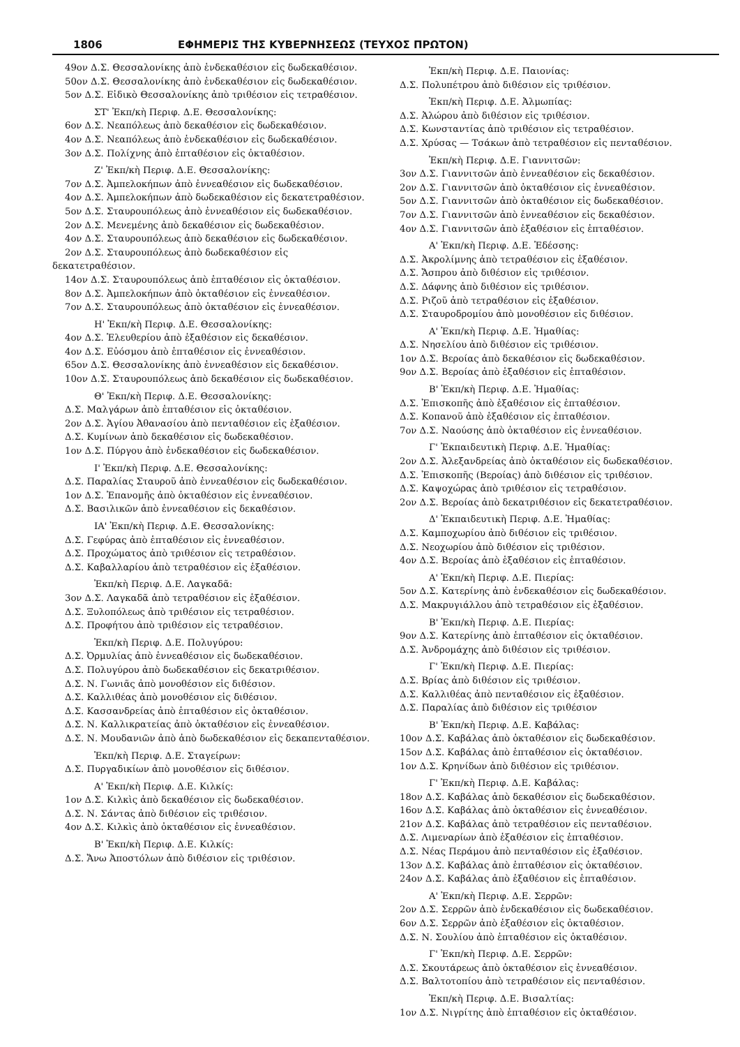1806 ΕΦΗΜΕΡΙΣ ΤΗΣ ΚΥΒΕΡΝΗΣΕΩΣ (ΤΕΥΧΟΣ ΠΡΩΤΟΝ)
49ον Δ.Σ. Θεσσαλονίκης ἀπὸ ἑνδεκαθέσιον εἰς δωδεκαθέσιον.
50ον Δ.Σ. Θεσσαλονίκης ἀπὸ ἑνδεκαθέσιον εἰς δωδεκαθέσιον.
5ον Δ.Σ. Εἰδικὸ Θεσσαλονίκης ἀπὸ τριθέσιον εἰς τετραθέσιον.
ΣΤ' Ἐκπ/κὴ Περιφ. Δ.Ε. Θεσσαλονίκης:
6ον Δ.Σ. Νεαπόλεως ἀπὸ δεκαθέσιον εἰς δωδεκαθέσιον.
4ον Δ.Σ. Νεαπόλεως ἀπὸ ἑνδεκαθέσιον εἰς δωδεκαθέσιον.
3ον Δ.Σ. Πολίχνης ἀπὸ ἑπταθέσιον εἰς ὀκταθέσιον.
Ζ' Ἐκπ/κὴ Περιφ. Δ.Ε. Θεσσαλονίκης:
7ον Δ.Σ. Ἀμπελοκήπων ἀπὸ ἐννεαθέσιον εἰς δωδεκαθέσιον.
4ον Δ.Σ. Ἀμπελοκήπων ἀπὸ δωδεκαθέσιον εἰς δεκατετραθέσιον.
5ον Δ.Σ. Σταυρουπόλεως ἀπὸ ἐννεαθέσιον εἰς δωδεκαθέσιον.
2ον Δ.Σ. Μενεμένης ἀπὸ δεκαθέσιον εἰς δωδεκαθέσιον.
4ον Δ.Σ. Σταυρουπόλεως ἀπὸ δεκαθέσιον εἰς δωδεκαθέσιον.
2ον Δ.Σ. Σταυρουπόλεως ἀπὸ δωδεκαθέσιον εἰς δεκατετραθέσιον.
14ον Δ.Σ. Σταυρουπόλεως ἀπὸ ἑπταθέσιον εἰς ὀκταθέσιον.
8ον Δ.Σ. Ἀμπελοκήπων ἀπὸ ὀκταθέσιον εἰς ἐννεαθέσιον.
7ον Δ.Σ. Σταυρουπόλεως ἀπὸ ὀκταθέσιον εἰς ἐννεαθέσιον.
Η' Ἐκπ/κὴ Περιφ. Δ.Ε. Θεσσαλονίκης:
4ον Δ.Σ. Ἐλευθερίου ἀπὸ ἑξαθέσιον εἰς δεκαθέσιον.
4ον Δ.Σ. Εὐόσμου ἀπὸ ἑπταθέσιον εἰς ἐννεαθέσιον.
65ον Δ.Σ. Θεσσαλονίκης ἀπὸ ἐννεαθέσιον εἰς δεκαθέσιον.
10ον Δ.Σ. Σταυρουπόλεως ἀπὸ δεκαθέσιον εἰς δωδεκαθέσιον.
Θ' Ἐκπ/κὴ Περιφ. Δ.Ε. Θεσσαλονίκης:
Δ.Σ. Μαλγάρων ἀπὸ ἑπταθέσιον εἰς ὀκταθέσιον.
2ον Δ.Σ. Ἁγίου Ἀθανασίου ἀπὸ πενταθέσιον εἰς ἑξαθέσιον.
Δ.Σ. Κυμίνων ἀπὸ δεκαθέσιον εἰς δωδεκαθέσιον.
1ον Δ.Σ. Πύργου ἀπὸ ἑνδεκαθέσιον εἰς δωδεκαθέσιον.
Ι' Ἐκπ/κὴ Περιφ. Δ.Ε. Θεσσαλονίκης:
Δ.Σ. Παραλίας Σταυροῦ ἀπὸ ἐννεαθέσιον εἰς δωδεκαθέσιον.
1ον Δ.Σ. Ἐπανομῆς ἀπὸ ὀκταθέσιον εἰς ἐννεαθέσιον.
Δ.Σ. Βασιλικῶν ἀπὸ ἐννεαθέσιον εἰς δεκαθέσιον.
ΙΑ' Ἐκπ/κὴ Περιφ. Δ.Ε. Θεσσαλονίκης:
Δ.Σ. Γεφύρας ἀπὸ ἑπταθέσιον εἰς ἐννεαθέσιον.
Δ.Σ. Προχώματος ἀπὸ τριθέσιον εἰς τετραθέσιον.
Δ.Σ. Καβαλλαρίου ἀπὸ τετραθέσιον εἰς ἑξαθέσιον.
Ἐκπ/κὴ Περιφ. Δ.Ε. Λαγκαδᾶ:
3ον Δ.Σ. Λαγκαδᾶ ἀπὸ τετραθέσιον εἰς ἑξαθέσιον.
Δ.Σ. Ξυλοπόλεως ἀπὸ τριθέσιον εἰς τετραθέσιον.
Δ.Σ. Προφήτου ἀπὸ τριθέσιον εἰς τετραθέσιον.
Ἐκπ/κὴ Περιφ. Δ.Ε. Πολυγύρου:
Δ.Σ. Ὀρμυλίας ἀπὸ ἐννεαθέσιον εἰς δωδεκαθέσιον.
Δ.Σ. Πολυγύρου ἀπὸ δωδεκαθέσιον εἰς δεκατριθέσιον.
Δ.Σ. Ν. Γωνιᾶς ἀπὸ μονοθέσιον εἰς διθέσιον.
Δ.Σ. Καλλιθέας ἀπὸ μονοθέσιον εἰς διθέσιον.
Δ.Σ. Κασσανδρείας ἀπὸ ἑπταθέσιον εἰς ὀκταθέσιον.
Δ.Σ. Ν. Καλλικρατείας ἀπὸ ὀκταθέσιον εἰς ἐννεαθέσιον.
Δ.Σ. Ν. Μουδανιῶν ἀπὸ ἀπὸ δωδεκαθέσιον εἰς δεκαπενταθέσιον.
Ἐκπ/κὴ Περιφ. Δ.Ε. Σταγείρων:
Δ.Σ. Πυργαδικίων ἀπὸ μονοθέσιον εἰς διθέσιον.
Α' Ἐκπ/κὴ Περιφ. Δ.Ε. Κιλκίς:
1ον Δ.Σ. Κιλκὶς ἀπὸ δεκαθέσιον εἰς δωδεκαθέσιον.
Δ.Σ. Ν. Σάντας ἀπὸ διθέσιον εἰς τριθέσιον.
4ον Δ.Σ. Κιλκὶς ἀπὸ ὀκταθέσιον εἰς ἐννεαθέσιον.
Β' Ἐκπ/κὴ Περιφ. Δ.Ε. Κιλκίς:
Δ.Σ. Ἄνω Ἀποστόλων ἀπὸ διθέσιον εἰς τριθέσιον.
Ἐκπ/κὴ Περιφ. Δ.Ε. Παιονίας:
Δ.Σ. Πολυπέτρου ἀπὸ διθέσιον εἰς τριθέσιον.
Ἐκπ/κὴ Περιφ. Δ.Ε. Ἀλμωπίας:
Δ.Σ. Ἀλώρου ἀπὸ διθέσιον εἰς τριθέσιον.
Δ.Σ. Κωνσταντίας ἀπὸ τριθέσιον εἰς τετραθέσιον.
Δ.Σ. Χρύσας — Τσάκων ἀπὸ τετραθέσιον εἰς πενταθέσιον.
Ἐκπ/κὴ Περιφ. Δ.Ε. Γιαννιτσῶν:
3ον Δ.Σ. Γιαννιτσῶν ἀπὸ ἐννεαθέσιον εἰς δεκαθέσιον.
2ον Δ.Σ. Γιαννιτσῶν ἀπὸ ὀκταθέσιον εἰς ἐννεαθέσιον.
5ον Δ.Σ. Γιαννιτσῶν ἀπὸ ὀκταθέσιον εἰς δωδεκαθέσιον.
7ον Δ.Σ. Γιαννιτσῶν ἀπὸ ἐννεαθέσιον εἰς δεκαθέσιον.
4ον Δ.Σ. Γιαννιτσῶν ἀπὸ ἑξαθέσιον εἰς ἑπταθέσιον.
Α' Ἐκπ/κὴ Περιφ. Δ.Ε. Ἐδέσσης:
Δ.Σ. Ἀκρολίμνης ἀπὸ τετραθέσιον εἰς ἑξαθέσιον.
Δ.Σ. Ἄσπρου ἀπὸ διθέσιον εἰς τριθέσιον.
Δ.Σ. Δάφνης ἀπὸ διθέσιον εἰς τριθέσιον.
Δ.Σ. Ριζοῦ ἀπὸ τετραθέσιον εἰς ἑξαθέσιον.
Δ.Σ. Σταυροδρομίου ἀπὸ μονοθέσιον εἰς διθέσιον.
Α' Ἐκπ/κὴ Περιφ. Δ.Ε. Ἠμαθίας:
Δ.Σ. Νησελίου ἀπὸ διθέσιον εἰς τριθέσιον.
1ον Δ.Σ. Βεροίας ἀπὸ δεκαθέσιον εἰς δωδεκαθέσιον.
9ον Δ.Σ. Βεροίας ἀπὸ ἑξαθέσιον εἰς ἑπταθέσιον.
Β' Ἐκπ/κὴ Περιφ. Δ.Ε. Ἠμαθίας:
Δ.Σ. Ἐπισκοπῆς ἀπὸ ἑξαθέσιον εἰς ἑπταθέσιον.
Δ.Σ. Κοπανοῦ ἀπὸ ἑξαθέσιον εἰς ἑπταθέσιον.
7ον Δ.Σ. Ναούσης ἀπὸ ὀκταθέσιον εἰς ἐννεαθέσιον.
Γ' Ἐκπαιδευτικὴ Περιφ. Δ.Ε. Ἠμαθίας:
2ον Δ.Σ. Ἀλεξανδρείας ἀπὸ ὀκταθέσιον εἰς δωδεκαθέσιον.
Δ.Σ. Ἐπισκοπῆς (Βεροίας) ἀπὸ διθέσιον εἰς τριθέσιον.
Δ.Σ. Καψοχώρας ἀπὸ τριθέσιον εἰς τετραθέσιον.
2ον Δ.Σ. Βεροίας ἀπὸ δεκατριθέσιον εἰς δεκατετραθέσιον.
Δ' Ἐκπαιδευτικὴ Περιφ. Δ.Ε. Ἠμαθίας:
Δ.Σ. Καμποχωρίου ἀπὸ διθέσιον εἰς τριθέσιον.
Δ.Σ. Νεοχωρίου ἀπὸ διθέσιον εἰς τριθέσιον.
4ον Δ.Σ. Βεροίας ἀπὸ ἑξαθέσιον εἰς ἑπταθέσιον.
Α' Ἐκπ/κὴ Περιφ. Δ.Ε. Πιερίας:
5ον Δ.Σ. Κατερίνης ἀπὸ ἑνδεκαθέσιον εἰς δωδεκαθέσιον.
Δ.Σ. Μακρυγιάλλου ἀπὸ τετραθέσιον εἰς ἑξαθέσιον.
Β' Ἐκπ/κὴ Περιφ. Δ.Ε. Πιερίας:
9ον Δ.Σ. Κατερίνης ἀπὸ ἑπταθέσιον εἰς ὀκταθέσιον.
Δ.Σ. Ἀνδρομάχης ἀπὸ διθέσιον εἰς τριθέσιον.
Γ' Ἐκπ/κὴ Περιφ. Δ.Ε. Πιερίας:
Δ.Σ. Βρίας ἀπὸ διθέσιον εἰς τριθέσιον.
Δ.Σ. Καλλιθέας ἀπὸ πενταθέσιον εἰς ἑξαθέσιον.
Δ.Σ. Παραλίας ἀπὸ διθέσιον εἰς τριθέσιον
Β' Ἐκπ/κὴ Περιφ. Δ.Ε. Καβάλας:
10ον Δ.Σ. Καβάλας ἀπὸ ὀκταθέσιον εἰς δωδεκαθέσιον.
15ον Δ.Σ. Καβάλας ἀπὸ ἑπταθέσιον εἰς ὀκταθέσιον.
1ον Δ.Σ. Κρηνίδων ἀπὸ διθέσιον εἰς τριθέσιον.
Γ' Ἐκπ/κὴ Περιφ. Δ.Ε. Καβάλας:
18ον Δ.Σ. Καβάλας ἀπὸ δεκαθέσιον εἰς δωδεκαθέσιον.
16ον Δ.Σ. Καβάλας ἀπὸ ὀκταθέσιον εἰς ἐννεαθέσιον.
21ον Δ.Σ. Καβάλας ἀπὸ τετραθέσιον εἰς πενταθέσιον.
Δ.Σ. Λιμεναρίων ἀπὸ ἑξαθέσιον εἰς ἑπταθέσιον.
Δ.Σ. Νέας Περάμου ἀπὸ πενταθέσιον εἰς ἑξαθέσιον.
13ον Δ.Σ. Καβάλας ἀπὸ ἑπταθέσιον εἰς ὀκταθέσιον.
24ον Δ.Σ. Καβάλας ἀπὸ ἑξαθέσιον εἰς ἑπταθέσιον.
Α' Ἐκπ/κὴ Περιφ. Δ.Ε. Σερρῶν:
2ον Δ.Σ. Σερρῶν ἀπὸ ἑνδεκαθέσιον εἰς δωδεκαθέσιον.
6ον Δ.Σ. Σερρῶν ἀπὸ ἑξαθέσιον εἰς ὀκταθέσιον.
Δ.Σ. Ν. Σουλίου ἀπὸ ἑπταθέσιον εἰς ὀκταθέσιον.
Γ' Ἐκπ/κὴ Περιφ. Δ.Ε. Σερρῶν:
Δ.Σ. Σκουτάρεως ἀπὸ ὀκταθέσιον εἰς ἐννεαθέσιον.
Δ.Σ. Βαλτοτοπίου ἀπὸ τετραθέσιον εἰς πενταθέσιον.
Ἐκπ/κὴ Περιφ. Δ.Ε. Βισαλτίας:
1ον Δ.Σ. Νιγρίτης ἀπὸ ἑπταθέσιον εἰς ὀκταθέσιον.